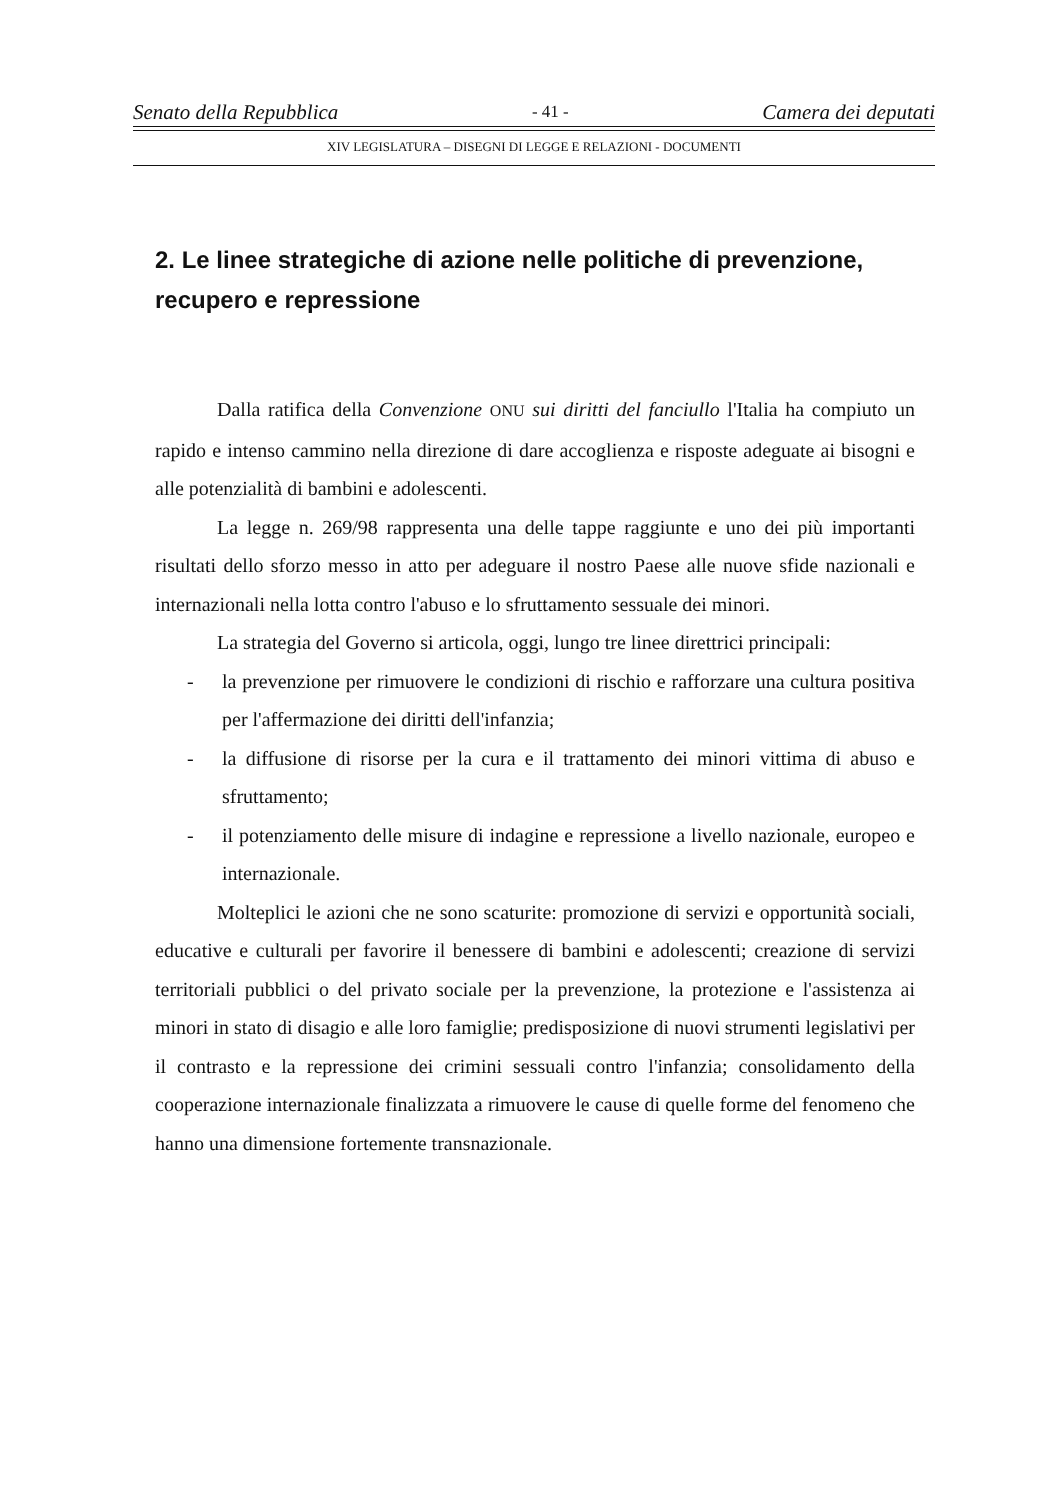Senato della Repubblica - 41 - Camera dei deputati
XIV LEGISLATURA – DISEGNI DI LEGGE E RELAZIONI - DOCUMENTI
2. Le linee strategiche di azione nelle politiche di prevenzione, recupero e repressione
Dalla ratifica della Convenzione ONU sui diritti del fanciullo l'Italia ha compiuto un rapido e intenso cammino nella direzione di dare accoglienza e risposte adeguate ai bisogni e alle potenzialità di bambini e adolescenti.
La legge n. 269/98 rappresenta una delle tappe raggiunte e uno dei più importanti risultati dello sforzo messo in atto per adeguare il nostro Paese alle nuove sfide nazionali e internazionali nella lotta contro l'abuso e lo sfruttamento sessuale dei minori.
La strategia del Governo si articola, oggi, lungo tre linee direttrici principali:
- la prevenzione per rimuovere le condizioni di rischio e rafforzare una cultura positiva per l'affermazione dei diritti dell'infanzia;
- la diffusione di risorse per la cura e il trattamento dei minori vittima di abuso e sfruttamento;
- il potenziamento delle misure di indagine e repressione a livello nazionale, europeo e internazionale.
Molteplici le azioni che ne sono scaturite: promozione di servizi e opportunità sociali, educative e culturali per favorire il benessere di bambini e adolescenti; creazione di servizi territoriali pubblici o del privato sociale per la prevenzione, la protezione e l'assistenza ai minori in stato di disagio e alle loro famiglie; predisposizione di nuovi strumenti legislativi per il contrasto e la repressione dei crimini sessuali contro l'infanzia; consolidamento della cooperazione internazionale finalizzata a rimuovere le cause di quelle forme del fenomeno che hanno una dimensione fortemente transnazionale.